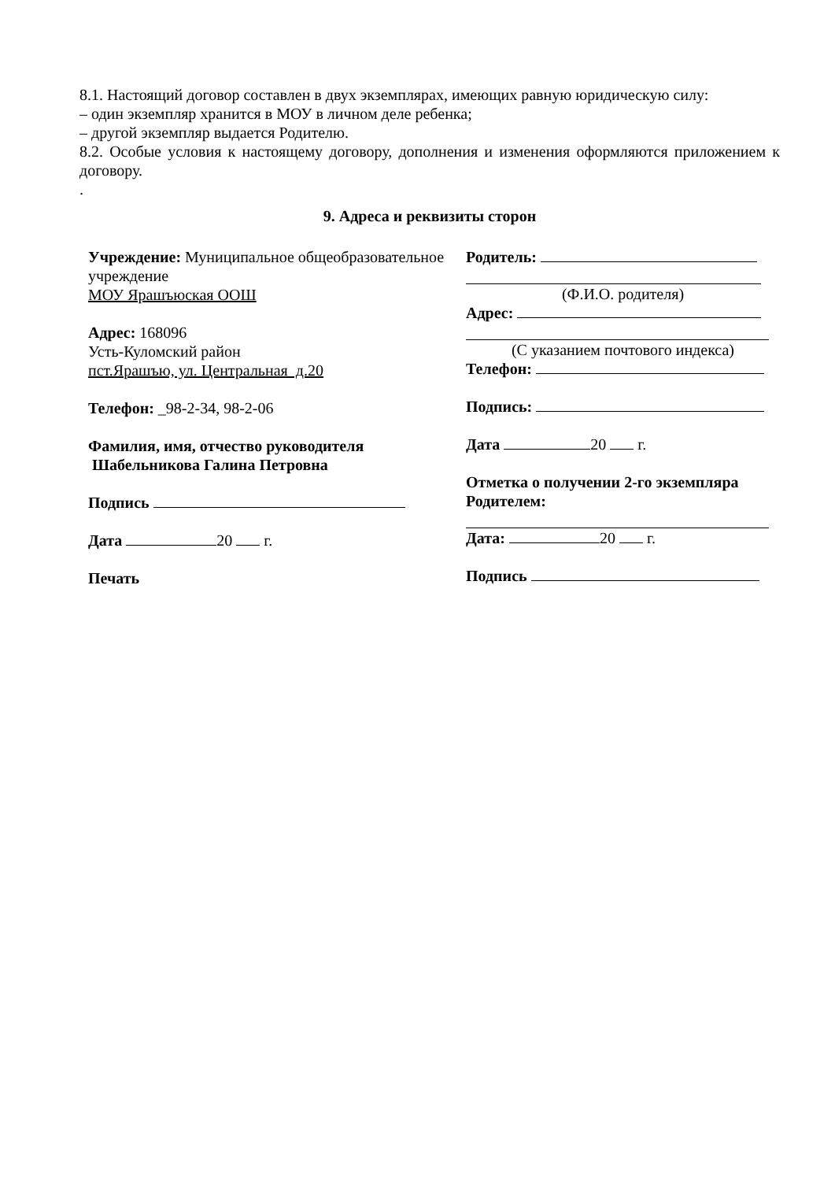8.1. Настоящий договор составлен в двух экземплярах, имеющих равную юридическую силу:
– один экземпляр хранится в МОУ в личном деле ребенка;
– другой экземпляр выдается Родителю.
8.2. Особые условия к настоящему договору, дополнения и изменения оформляются приложением к договору.
.
9. Адреса и реквизиты сторон
Учреждение: Муниципальное общеобразовательное учреждение
МОУ Ярашъюская ООШ
Адрес: 168096
Усть-Куломский район
пст.Ярашъю, ул. Центральная д.20
Телефон: _98-2-34, 98-2-06
Фамилия, имя, отчество руководителя
Шабельникова Галина Петровна
Подпись
Дата 20 г.
Печать
Родитель:
(Ф.И.О. родителя)
Адрес:
(С указанием почтового индекса)
Телефон:
Подпись:
Дата 20 г.
Отметка о получении 2-го экземпляра Родителем:
Дата: 20 г.
Подпись